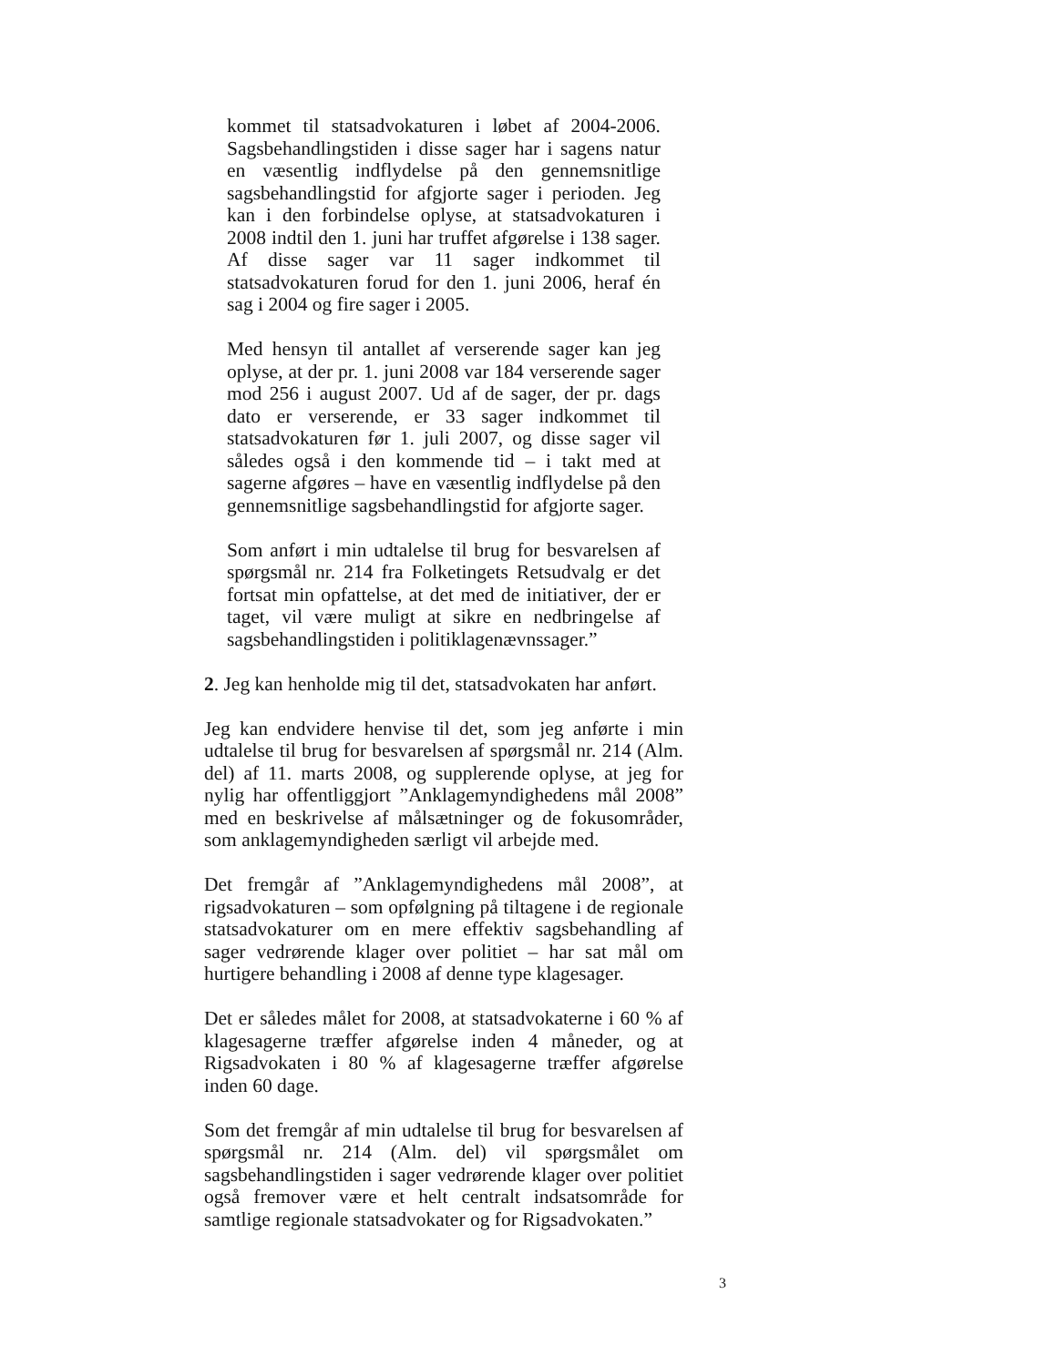kommet til statsadvokaturen i løbet af 2004-2006. Sagsbehandlingstiden i disse sager har i sagens natur en væsentlig indflydelse på den gennemsnitlige sagsbehandlingstid for afgjorte sager i perioden. Jeg kan i den forbindelse oplyse, at statsadvokaturen i 2008 indtil den 1. juni har truffet afgørelse i 138 sager. Af disse sager var 11 sager indkommet til statsadvokaturen forud for den 1. juni 2006, heraf én sag i 2004 og fire sager i 2005.
Med hensyn til antallet af verserende sager kan jeg oplyse, at der pr. 1. juni 2008 var 184 verserende sager mod 256 i august 2007. Ud af de sager, der pr. dags dato er verserende, er 33 sager indkommet til statsadvokaturen før 1. juli 2007, og disse sager vil således også i den kommende tid – i takt med at sagerne afgøres – have en væsentlig indflydelse på den gennemsnitlige sagsbehandlingstid for afgjorte sager.
Som anført i min udtalelse til brug for besvarelsen af spørgsmål nr. 214 fra Folketingets Retsudvalg er det fortsat min opfattelse, at det med de initiativer, der er taget, vil være muligt at sikre en nedbringelse af sagsbehandlingstiden i politiklagenævnssager.”
2. Jeg kan henholde mig til det, statsadvokaten har anført.
Jeg kan endvidere henvise til det, som jeg anførte i min udtalelse til brug for besvarelsen af spørgsmål nr. 214 (Alm. del) af 11. marts 2008, og supplerende oplyse, at jeg for nylig har offentliggjort ”Anklagemyndighedens mål 2008” med en beskrivelse af målsætninger og de fokusområder, som anklagemyndigheden særligt vil arbejde med.
Det fremgår af ”Anklagemyndighedens mål 2008”, at rigsadvokaturen – som opfølgning på tiltagene i de regionale statsadvokaturer om en mere effektiv sagsbehandling af sager vedrørende klager over politiet – har sat mål om hurtigere behandling i 2008 af denne type klagesager.
Det er således målet for 2008, at statsadvokaterne i 60 % af klagesagerne træffer afgørelse inden 4 måneder, og at Rigsadvokaten i 80 % af klagesagerne træffer afgørelse inden 60 dage.
Som det fremgår af min udtalelse til brug for besvarelsen af spørgsmål nr. 214 (Alm. del) vil spørgsmålet om sagsbehandlingstiden i sager vedrørende klager over politiet også fremover være et helt centralt indsatsområde for samtlige regionale statsadvokater og for Rigsadvokaten.”
3